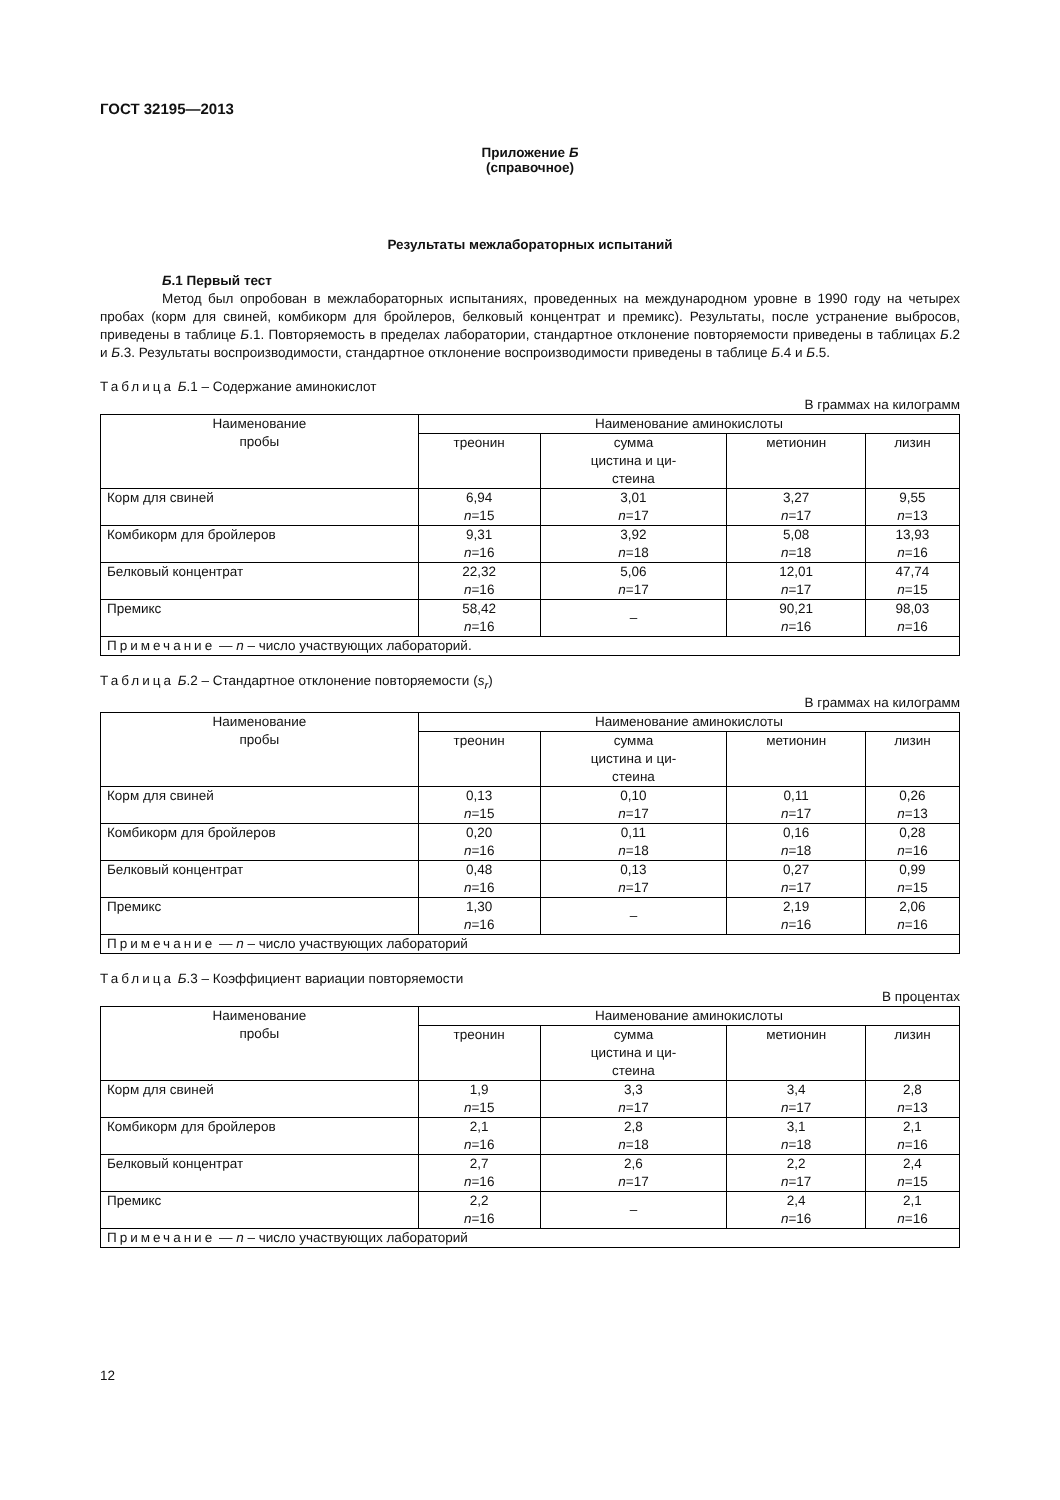ГОСТ 32195—2013
Приложение Б
(справочное)
Результаты межлабораторных испытаний
Б.1 Первый тест
Метод был опробован в межлабораторных испытаниях, проведенных на международном уровне в 1990 году на четырех пробах (корм для свиней, комбикорм для бройлеров, белковый концентрат и премикс). Результаты, после устранение выбросов, приведены в таблице Б.1. Повторяемость в пределах лаборатории, стандартное отклонение повторяемости приведены в таблицах Б.2 и Б.3. Результаты воспроизводимости, стандартное отклонение воспроизводимости приведены в таблице Б.4 и Б.5.
Таблица Б.1 – Содержание аминокислот
В граммах на килограмм
| Наименование пробы | Наименование аминокислоты | | | |
| --- | --- | --- | --- | --- |
| | треонин | сумма цистина и ци- стеина | метионин | лизин |
| Корм для свиней | 6,94 n =15 | 3,01 n =17 | 3,27 n =17 | 9,55 n =13 |
| Комбикорм для бройлеров | 9,31 n =16 | 3,92 n =18 | 5,08 n =18 | 13,93 n =16 |
| Белковый концентрат | 22,32 n =16 | 5,06 n =17 | 12,01 n =17 | 47,74 n =15 |
| Премикс | 58,42 n =16 | – | 90,21 n =16 | 98,03 n =16 |
| Примечание — n – число участвующих лабораторий. | | | | |
Таблица Б.2 – Стандартное отклонение повторяемости (s<sub>r</sub>)
В граммах на килограмм
| Наименование пробы | Наименование аминокислоты | | | |
| --- | --- | --- | --- | --- |
| | треонин | сумма цистина и ци- стеина | метионин | лизин |
| Корм для свиней | 0,13 n =15 | 0,10 n =17 | 0,11 n =17 | 0,26 n =13 |
| Комбикорм для бройлеров | 0,20 n =16 | 0,11 n =18 | 0,16 n =18 | 0,28 n =16 |
| Белковый концентрат | 0,48 n =16 | 0,13 n =17 | 0,27 n =17 | 0,99 n =15 |
| Премикс | 1,30 n =16 | – | 2,19 n =16 | 2,06 n =16 |
| Примечание — n – число участвующих лабораторий | | | | |
Таблица Б.3 – Коэффициент вариации повторяемости
В процентах
| Наименование пробы | Наименование аминокислоты | | | |
| --- | --- | --- | --- | --- |
| | треонин | сумма цистина и ци- стеина | метионин | лизин |
| Корм для свиней | 1,9 n =15 | 3,3 n =17 | 3,4 n =17 | 2,8 n =13 |
| Комбикорм для бройлеров | 2,1 n =16 | 2,8 n =18 | 3,1 n =18 | 2,1 n =16 |
| Белковый концентрат | 2,7 n =16 | 2,6 n =17 | 2,2 n =17 | 2,4 n =15 |
| Премикс | 2,2 n =16 | – | 2,4 n =16 | 2,1 n =16 |
| Примечание — n – число участвующих лабораторий | | | | |
12